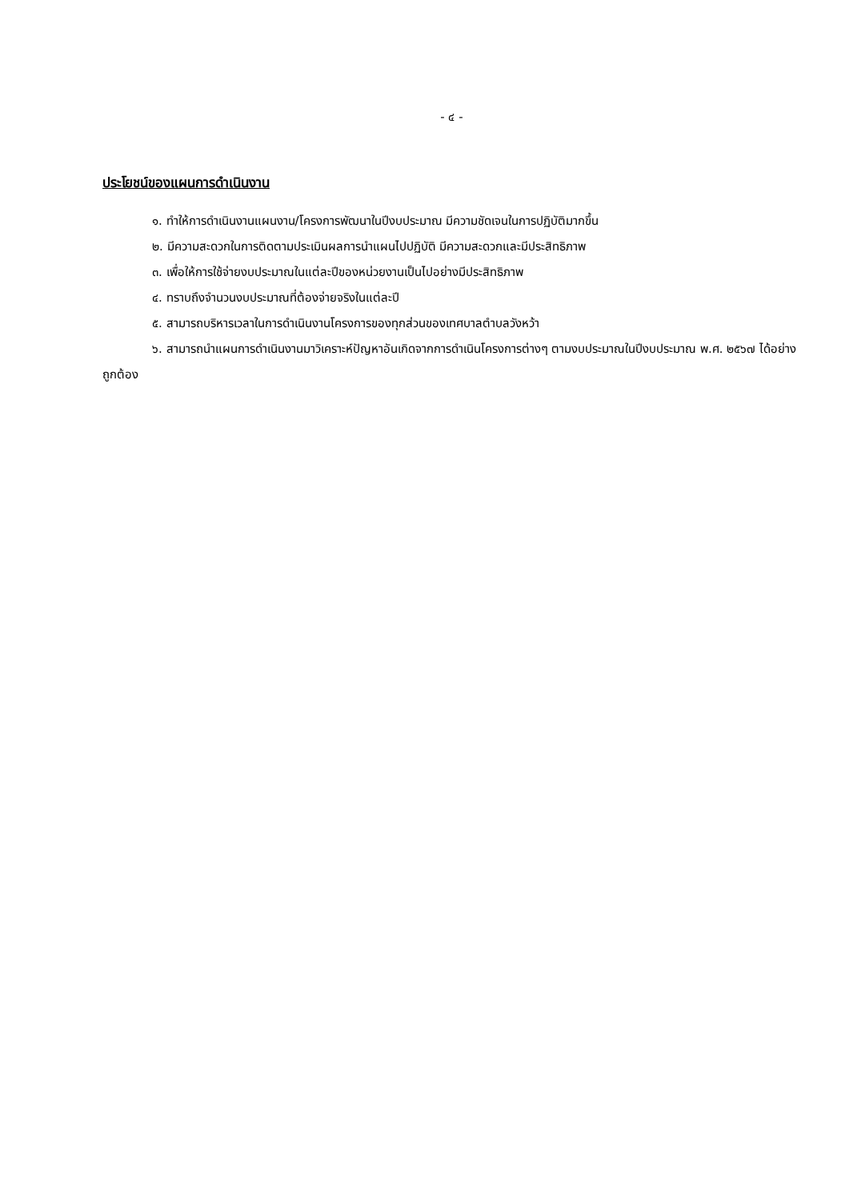- ๔ -
ประโยชน์ของแผนการดำเนินงาน
๑. ทำให้การดำเนินงานแผนงาน/โครงการพัฒนาในปีงบประมาณ มีความชัดเจนในการปฏิบัติมากขึ้น
๒. มีความสะดวกในการติดตามประเมินผลการนำแผนไปปฏิบัติ มีความสะดวกและมีประสิทธิภาพ
๓. เพื่อให้การใช้จ่ายงบประมาณในแต่ละปีของหน่วยงานเป็นไปอย่างมีประสิทธิภาพ
๔. ทราบถึงจำนวนงบประมาณที่ต้องจ่ายจริงในแต่ละปี
๕. สามารถบริหารเวลาในการดำเนินงานโครงการของทุกส่วนของเทศบาลตำบลวังหว้า
๖. สามารถนำแผนการดำเนินงานมาวิเคราะห์ปัญหาอันเกิดจากการดำเนินโครงการต่างๆ ตามงบประมาณในปีงบประมาณ พ.ศ. ๒๕๖๗ ได้อย่างถูกต้อง